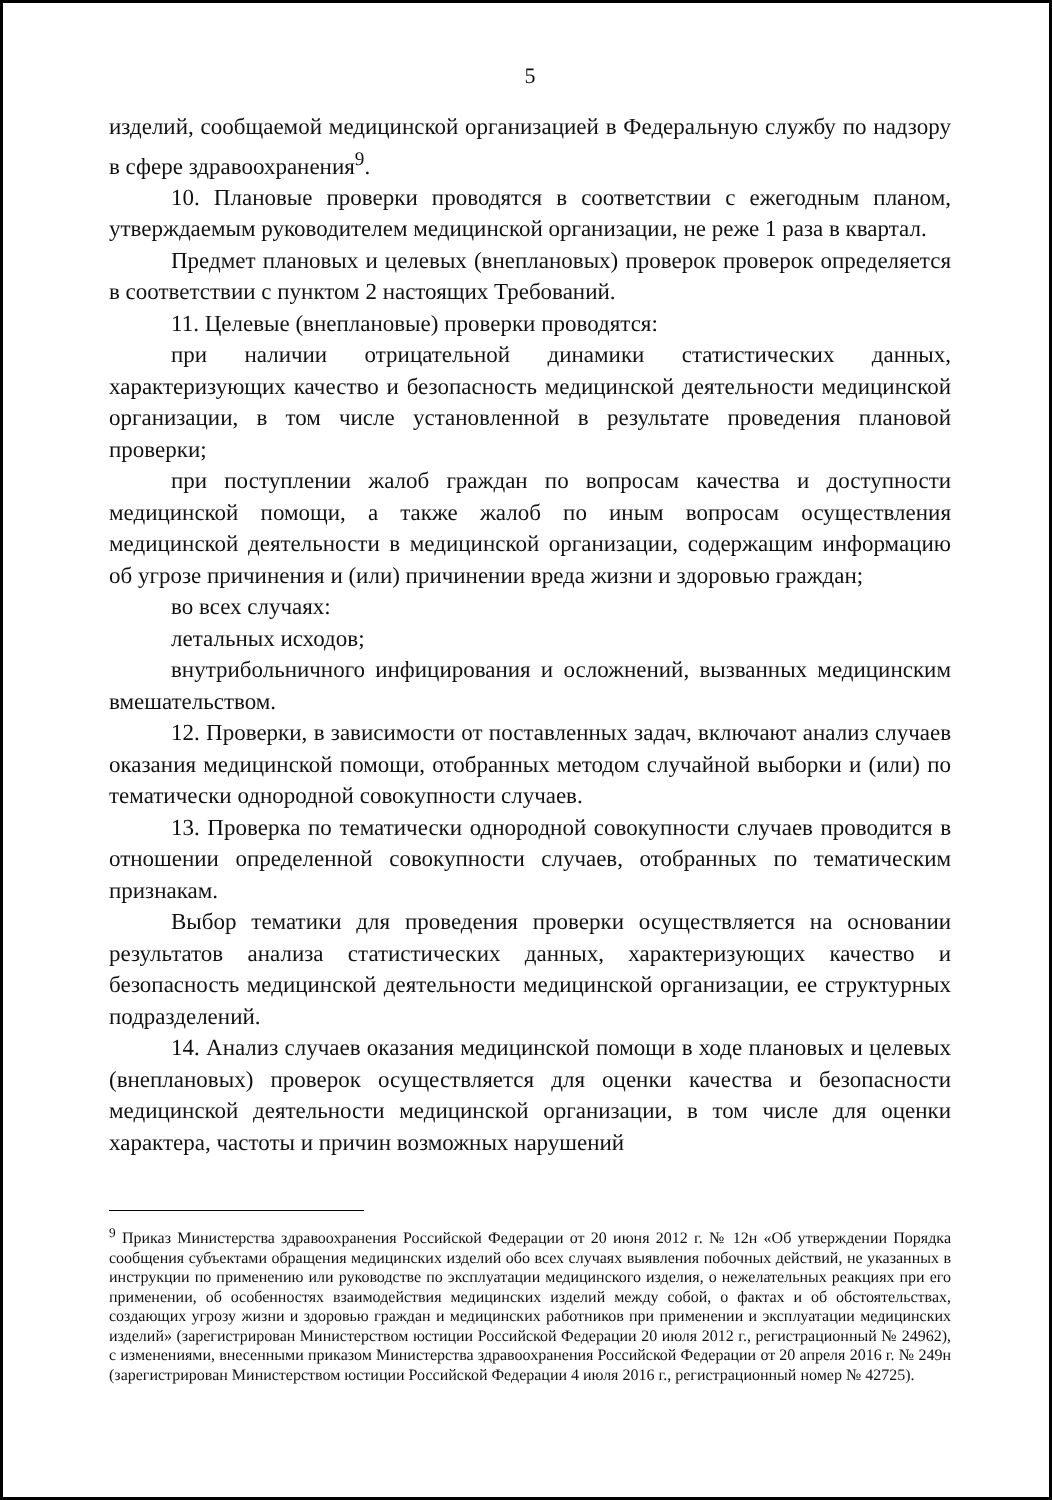5
изделий, сообщаемой медицинской организацией в Федеральную службу по надзору в сфере здравоохранения<sup>9</sup>.
10. Плановые проверки проводятся в соответствии с ежегодным планом, утверждаемым руководителем медицинской организации, не реже 1 раза в квартал.
Предмет плановых и целевых (внеплановых) проверок проверок определяется в соответствии с пунктом 2 настоящих Требований.
11. Целевые (внеплановые) проверки проводятся:
при наличии отрицательной динамики статистических данных, характеризующих качество и безопасность медицинской деятельности медицинской организации, в том числе установленной в результате проведения плановой проверки;
при поступлении жалоб граждан по вопросам качества и доступности медицинской помощи, а также жалоб по иным вопросам осуществления медицинской деятельности в медицинской организации, содержащим информацию об угрозе причинения и (или) причинении вреда жизни и здоровью граждан;
во всех случаях:
летальных исходов;
внутрибольничного инфицирования и осложнений, вызванных медицинским вмешательством.
12. Проверки, в зависимости от поставленных задач, включают анализ случаев оказания медицинской помощи, отобранных методом случайной выборки и (или) по тематически однородной совокупности случаев.
13. Проверка по тематически однородной совокупности случаев проводится в отношении определенной совокупности случаев, отобранных по тематическим признакам.
Выбор тематики для проведения проверки осуществляется на основании результатов анализа статистических данных, характеризующих качество и безопасность медицинской деятельности медицинской организации, ее структурных подразделений.
14. Анализ случаев оказания медицинской помощи в ходе плановых и целевых (внеплановых) проверок осуществляется для оценки качества и безопасности медицинской деятельности медицинской организации, в том числе для оценки характера, частоты и причин возможных нарушений
<sup>9</sup> Приказ Министерства здравоохранения Российской Федерации от 20 июня 2012 г. № 12н «Об утверждении Порядка сообщения субъектами обращения медицинских изделий обо всех случаях выявления побочных действий, не указанных в инструкции по применению или руководстве по эксплуатации медицинского изделия, о нежелательных реакциях при его применении, об особенностях взаимодействия медицинских изделий между собой, о фактах и об обстоятельствах, создающих угрозу жизни и здоровью граждан и медицинских работников при применении и эксплуатации медицинских изделий» (зарегистрирован Министерством юстиции Российской Федерации 20 июля 2012 г., регистрационный № 24962), с изменениями, внесенными приказом Министерства здравоохранения Российской Федерации от 20 апреля 2016 г. № 249н (зарегистрирован Министерством юстиции Российской Федерации 4 июля 2016 г., регистрационный номер № 42725).